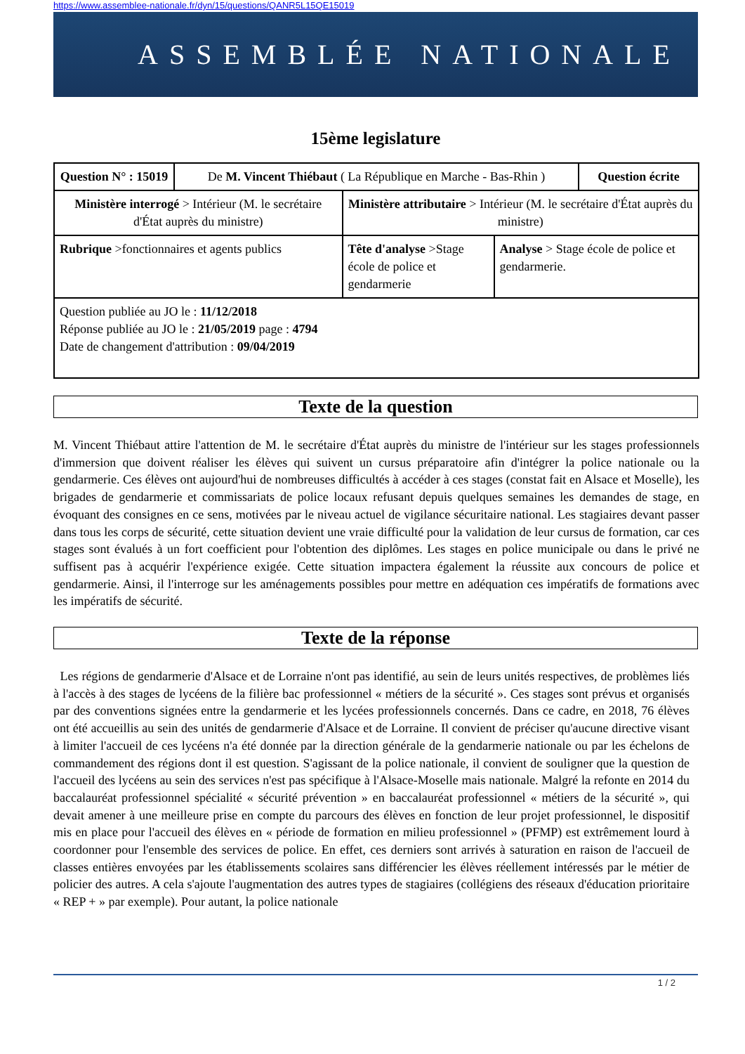https://www.assemblee-nationale.fr/dyn/15/questions/QANR5L15QE15019
ASSEMBLÉE NATIONALE
15ème legislature
| Question N° : 15019 | De M. Vincent Thiébaut ( La République en Marche - Bas-Rhin ) | | | Question écrite |
| Ministère interrogé > Intérieur (M. le secrétaire d'État auprès du ministre) | | Ministère attributaire > Intérieur (M. le secrétaire d'État auprès du ministre) | | |
| Rubrique >fonctionnaires et agents publics | | Tête d'analyse >Stage école de police et gendarmerie | Analyse > Stage école de police et gendarmerie. | |
| Question publiée au JO le : 11/12/2018 Réponse publiée au JO le : 21/05/2019 page : 4794 Date de changement d'attribution : 09/04/2019 | | | | |
Texte de la question
M. Vincent Thiébaut attire l'attention de M. le secrétaire d'État auprès du ministre de l'intérieur sur les stages professionnels d'immersion que doivent réaliser les élèves qui suivent un cursus préparatoire afin d'intégrer la police nationale ou la gendarmerie. Ces élèves ont aujourd'hui de nombreuses difficultés à accéder à ces stages (constat fait en Alsace et Moselle), les brigades de gendarmerie et commissariats de police locaux refusant depuis quelques semaines les demandes de stage, en évoquant des consignes en ce sens, motivées par le niveau actuel de vigilance sécuritaire national. Les stagiaires devant passer dans tous les corps de sécurité, cette situation devient une vraie difficulté pour la validation de leur cursus de formation, car ces stages sont évalués à un fort coefficient pour l'obtention des diplômes. Les stages en police municipale ou dans le privé ne suffisent pas à acquérir l'expérience exigée. Cette situation impactera également la réussite aux concours de police et gendarmerie. Ainsi, il l'interroge sur les aménagements possibles pour mettre en adéquation ces impératifs de formations avec les impératifs de sécurité.
Texte de la réponse
Les régions de gendarmerie d'Alsace et de Lorraine n'ont pas identifié, au sein de leurs unités respectives, de problèmes liés à l'accès à des stages de lycéens de la filière bac professionnel « métiers de la sécurité ». Ces stages sont prévus et organisés par des conventions signées entre la gendarmerie et les lycées professionnels concernés. Dans ce cadre, en 2018, 76 élèves ont été accueillis au sein des unités de gendarmerie d'Alsace et de Lorraine. Il convient de préciser qu'aucune directive visant à limiter l'accueil de ces lycéens n'a été donnée par la direction générale de la gendarmerie nationale ou par les échelons de commandement des régions dont il est question. S'agissant de la police nationale, il convient de souligner que la question de l'accueil des lycéens au sein des services n'est pas spécifique à l'Alsace-Moselle mais nationale. Malgré la refonte en 2014 du baccalauréat professionnel spécialité « sécurité prévention » en baccalauréat professionnel « métiers de la sécurité », qui devait amener à une meilleure prise en compte du parcours des élèves en fonction de leur projet professionnel, le dispositif mis en place pour l'accueil des élèves en « période de formation en milieu professionnel » (PFMP) est extrêmement lourd à coordonner pour l'ensemble des services de police. En effet, ces derniers sont arrivés à saturation en raison de l'accueil de classes entières envoyées par les établissements scolaires sans différencier les élèves réellement intéressés par le métier de policier des autres. A cela s'ajoute l'augmentation des autres types de stagiaires (collégiens des réseaux d'éducation prioritaire « REP + » par exemple). Pour autant, la police nationale
1 / 2